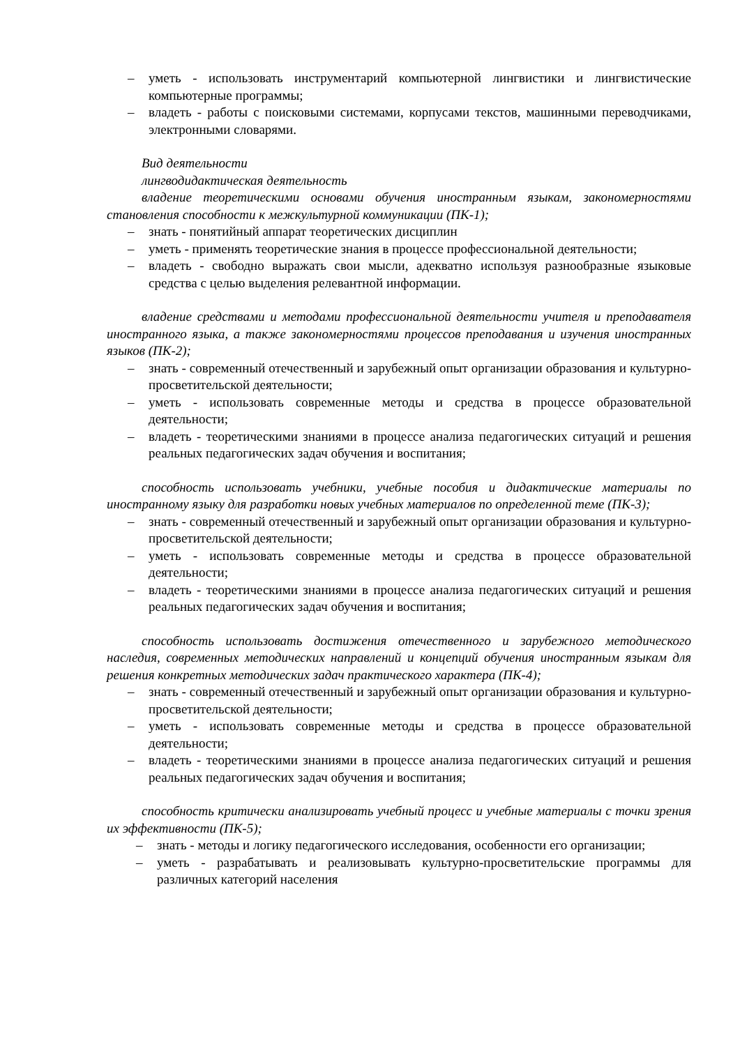– уметь - использовать инструментарий компьютерной лингвистики и лингвистические компьютерные программы;
– владеть - работы с поисковыми системами, корпусами текстов, машинными переводчиками, электронными словарями.
Вид деятельности
лингводидактическая деятельность
владение теоретическими основами обучения иностранным языкам, закономерностями становления способности к межкультурной коммуникации (ПК-1);
– знать - понятийный аппарат теоретических дисциплин
– уметь - применять теоретические знания в процессе профессиональной деятельности;
– владеть - свободно выражать свои мысли, адекватно используя разнообразные языковые средства с целью выделения релевантной информации.
владение средствами и методами профессиональной деятельности учителя и преподавателя иностранного языка, а также закономерностями процессов преподавания и изучения иностранных языков (ПК-2);
– знать - современный отечественный и зарубежный опыт организации образования и культурно-просветительской деятельности;
– уметь - использовать современные методы и средства в процессе образовательной деятельности;
– владеть - теоретическими знаниями в процессе анализа педагогических ситуаций и решения реальных педагогических задач обучения и воспитания;
способность использовать учебники, учебные пособия и дидактические материалы по иностранному языку для разработки новых учебных материалов по определенной теме (ПК-3);
– знать - современный отечественный и зарубежный опыт организации образования и культурно-просветительской деятельности;
– уметь - использовать современные методы и средства в процессе образовательной деятельности;
– владеть - теоретическими знаниями в процессе анализа педагогических ситуаций и решения реальных педагогических задач обучения и воспитания;
способность использовать достижения отечественного и зарубежного методического наследия, современных методических направлений и концепций обучения иностранным языкам для решения конкретных методических задач практического характера (ПК-4);
– знать - современный отечественный и зарубежный опыт организации образования и культурно-просветительской деятельности;
– уметь - использовать современные методы и средства в процессе образовательной деятельности;
– владеть - теоретическими знаниями в процессе анализа педагогических ситуаций и решения реальных педагогических задач обучения и воспитания;
способность критически анализировать учебный процесс и учебные материалы с точки зрения их эффективности (ПК-5);
– знать - методы и логику педагогического исследования, особенности его организации;
– уметь - разрабатывать и реализовывать культурно-просветительские программы для различных категорий населения